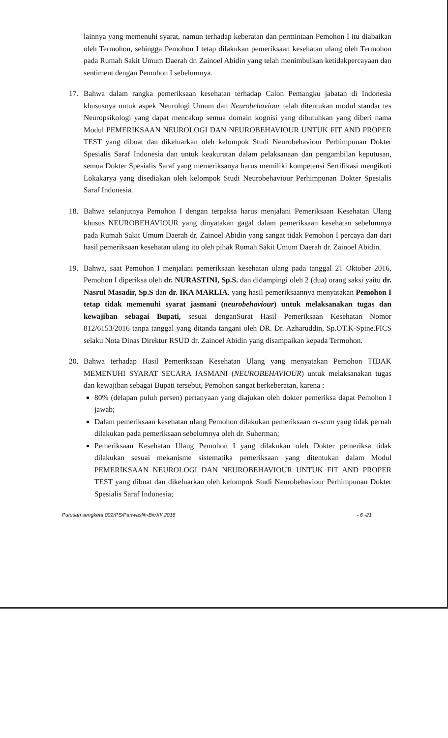lainnya yang memenuhi syarat, namun terhadap keberatan dan permintaan Pemohon I itu diabaikan oleh Termohon, sehingga Pemohon I tetap dilakukan pemeriksaan kesehatan ulang oleh Termohon pada Rumah Sakit Umum Daerah dr. Zainoel Abidin yang telah menimbulkan ketidakpercayaan dan sentiment dengan Pemohon I sebelumnya.
17. Bahwa dalam rangka pemeriksaan kesehatan terhadap Calon Pemangku jabatan di Indonesia khususnya untuk aspek Neurologi Umum dan Neurobehaviour telah ditentukan modul standar tes Neuropsikologi yang dapat mencakup semua domain kognisi yang dibutuhkan yang diberi nama Modul PEMERIKSAAN NEUROLOGI DAN NEUROBEHAVIOUR UNTUK FIT AND PROPER TEST yang dibuat dan dikeluarkan oleh kelompok Studi Neurobehaviour Perhimpunan Dokter Spesialis Saraf Indonesia dan untuk keakuratan dalam pelaksanaan dan pengambilan keputusan, semua Dokter Spesialis Saraf yang memeriksanya harus memiliki kompetensi Sertifikasi mengikuti Lokakarya yang disediakan oleh kelompok Studi Neurobehaviour Perhimpunan Dokter Spesialis Saraf Indonesia.
18. Bahwa selanjutnya Pemohon I dengan terpaksa harus menjalani Pemeriksaan Kesehatan Ulang khusus NEUROBEHAVIOUR yang dinyatakan gagal dalam pemeriksaan kesehatan sebelumnya pada Rumah Sakit Umum Daerah dr. Zainoel Abidin yang sangat tidak Pemohon I percaya dan dari hasil pemeriksaan kesehatan ulang itu oleh pihak Rumah Sakit Umum Daerah dr. Zainoel Abidin.
19. Bahwa, saat Pemohon I menjalani pemeriksaan kesehatan ulang pada tanggal 21 Oktober 2016, Pemohon I diperiksa oleh dr. NURASTINI, Sp.S. dan didampingi oleh 2 (dua) orang saksi yaitu dr. Nasrul Masadir, Sp.S dan dr. IKA MARLIA. yang hasil pemeriksaannya menyatakan Pemohon I tetap tidak memenuhi syarat jasmani (neurobehaviour) untuk melaksanakan tugas dan kewajiban sebagai Bupati, sesuai denganSurat Hasil Pemeriksaan Kesehatan Nomor 812/6153/2016 tanpa tanggal yang ditanda tangani oleh DR. Dr. Azharuddin, Sp.OT.K-Spine.FICS selaku Nota Dinas Direktur RSUD dr. Zainoel Abidin yang disampaikan kepada Termohon.
20. Bahwa terhadap Hasil Pemeriksaan Kesehatan Ulang yang menyatakan Pemohon TIDAK MEMENUHI SYARAT SECARA JASMANI (NEUROBEHAVIOUR) untuk melaksanakan tugas dan kewajiban sebagai Bupati tersebut, Pemohon sangat berkeberatan, karena :
80% (delapan puluh persen) pertanyaan yang diajukan oleh dokter pemeriksa dapat Pemohon I jawab;
Dalam pemeriksaan kesehatan ulang Pemohon dilakukan pemeriksaan ct-scan yang tidak pernah dilakukan pada pemeriksaan sebelumnya oleh dr. Suherman;
Pemeriksaan Kesehatan Ulang Pemohon I yang dilakukan oleh Dokter pemeriksa tidak dilakukan sesuai mekanisme sistematika pemeriksaan yang ditentukan dalam Modul PEMERIKSAAN NEUROLOGI DAN NEUROBEHAVIOUR UNTUK FIT AND PROPER TEST yang dibuat dan dikeluarkan oleh kelompok Studi Neurobehaviour Perhimpunan Dokter Spesialis Saraf Indonesia;
Putusan sengketa 002/PS/Panwaslih-Bir/XI/ 2016 - 6 -21